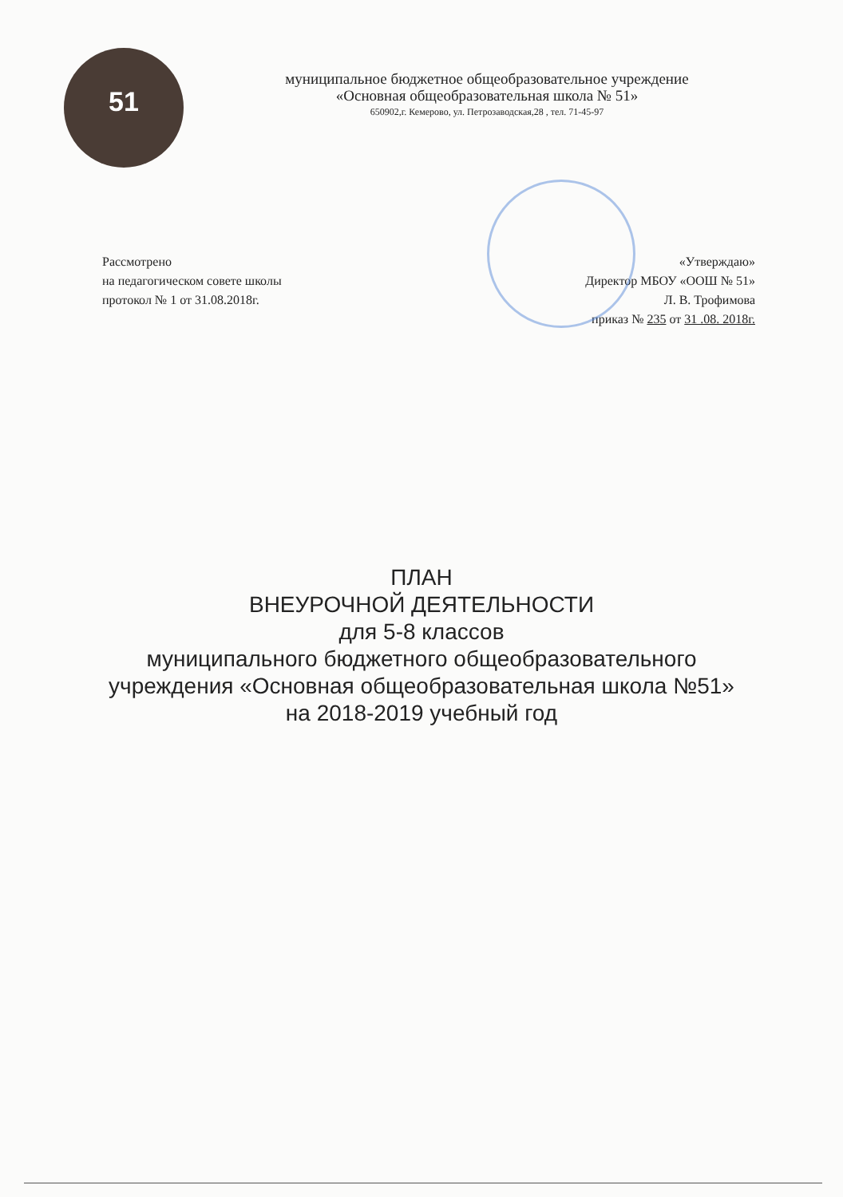51
муниципальное бюджетное общеобразовательное учреждение
«Основная общеобразовательная школа № 51»
650902,г. Кемерово, ул. Петрозаводская,28 , тел. 71-45-97
Рассмотрено
на педагогическом совете школы
протокол № 1 от 31.08.2018г.
«Утверждаю»
Директор МБОУ «ООШ № 51»
Л. В. Трофимова
приказ № 235 от 31 .08. 2018г.
ПЛАН
ВНЕУРОЧНОЙ ДЕЯТЕЛЬНОСТИ
для 5-8 классов
муниципального бюджетного общеобразовательного
учреждения «Основная общеобразовательная школа №51»
на 2018-2019 учебный год